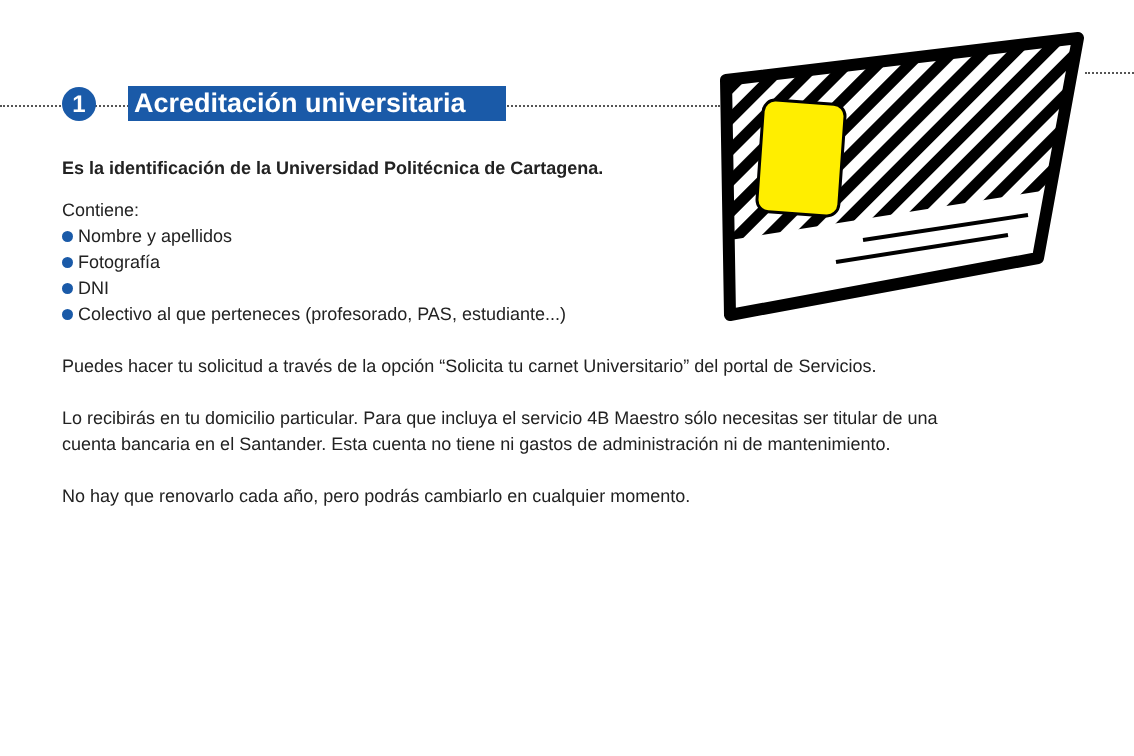1
Acreditación universitaria
Es la identificación de la Universidad Politécnica de Cartagena.
Contiene:
Nombre y apellidos
Fotografía
DNI
Colectivo al que perteneces (profesorado, PAS, estudiante...)
Puedes hacer tu solicitud a través de la opción “Solicita tu carnet Universitario” del portal de Servicios.
Lo recibirás en tu domicilio particular. Para que incluya el servicio 4B Maestro sólo necesitas ser titular de una cuenta bancaria en el Santander. Esta cuenta no tiene ni gastos de administración ni de mantenimiento.
No hay que renovarlo cada año, pero podrás cambiarlo en cualquier momento.